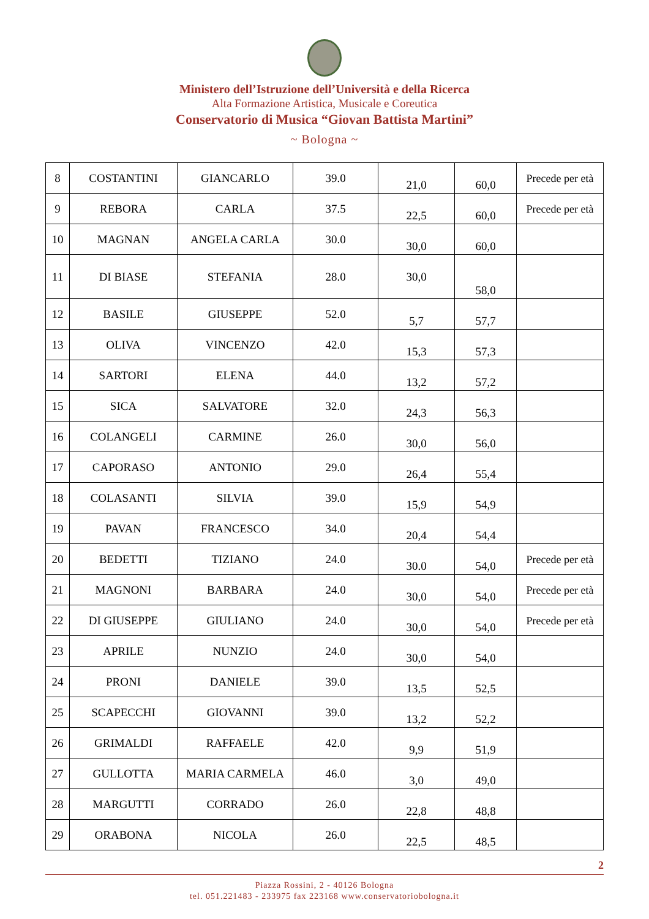Ministero dell’Istruzione dell’Università e della Ricerca
Alta Formazione Artistica, Musicale e Coreutica
Conservatorio di Musica “Giovan Battista Martini”
~ Bologna ~
| 8 | COSTANTINI | GIANCARLO | 39.0 | 21,0 | 60,0 | Precede per età |
| 9 | REBORA | CARLA | 37.5 | 22,5 | 60,0 | Precede per età |
| 10 | MAGNAN | ANGELA CARLA | 30.0 | 30,0 | 60,0 | |
| 11 | DI BIASE | STEFANIA | 28.0 | 30,0 | 58,0 | |
| 12 | BASILE | GIUSEPPE | 52.0 | 5,7 | 57,7 | |
| 13 | OLIVA | VINCENZO | 42.0 | 15,3 | 57,3 | |
| 14 | SARTORI | ELENA | 44.0 | 13,2 | 57,2 | |
| 15 | SICA | SALVATORE | 32.0 | 24,3 | 56,3 | |
| 16 | COLANGELI | CARMINE | 26.0 | 30,0 | 56,0 | |
| 17 | CAPORASO | ANTONIO | 29.0 | 26,4 | 55,4 | |
| 18 | COLASANTI | SILVIA | 39.0 | 15,9 | 54,9 | |
| 19 | PAVAN | FRANCESCO | 34.0 | 20,4 | 54,4 | |
| 20 | BEDETTI | TIZIANO | 24.0 | 30.0 | 54,0 | Precede per età |
| 21 | MAGNONI | BARBARA | 24.0 | 30,0 | 54,0 | Precede per età |
| 22 | DI GIUSEPPE | GIULIANO | 24.0 | 30,0 | 54,0 | Precede per età |
| 23 | APRILE | NUNZIO | 24.0 | 30,0 | 54,0 | |
| 24 | PRONI | DANIELE | 39.0 | 13,5 | 52,5 | |
| 25 | SCAPECCHI | GIOVANNI | 39.0 | 13,2 | 52,2 | |
| 26 | GRIMALDI | RAFFAELE | 42.0 | 9,9 | 51,9 | |
| 27 | GULLOTTA | MARIA CARMELA | 46.0 | 3,0 | 49,0 | |
| 28 | MARGUTTI | CORRADO | 26.0 | 22,8 | 48,8 | |
| 29 | ORABONA | NICOLA | 26.0 | 22,5 | 48,5 | |
2
Piazza Rossini, 2 - 40126 Bologna
tel. 051.221483 - 233975 fax 223168 www.conservatoriobologna.it